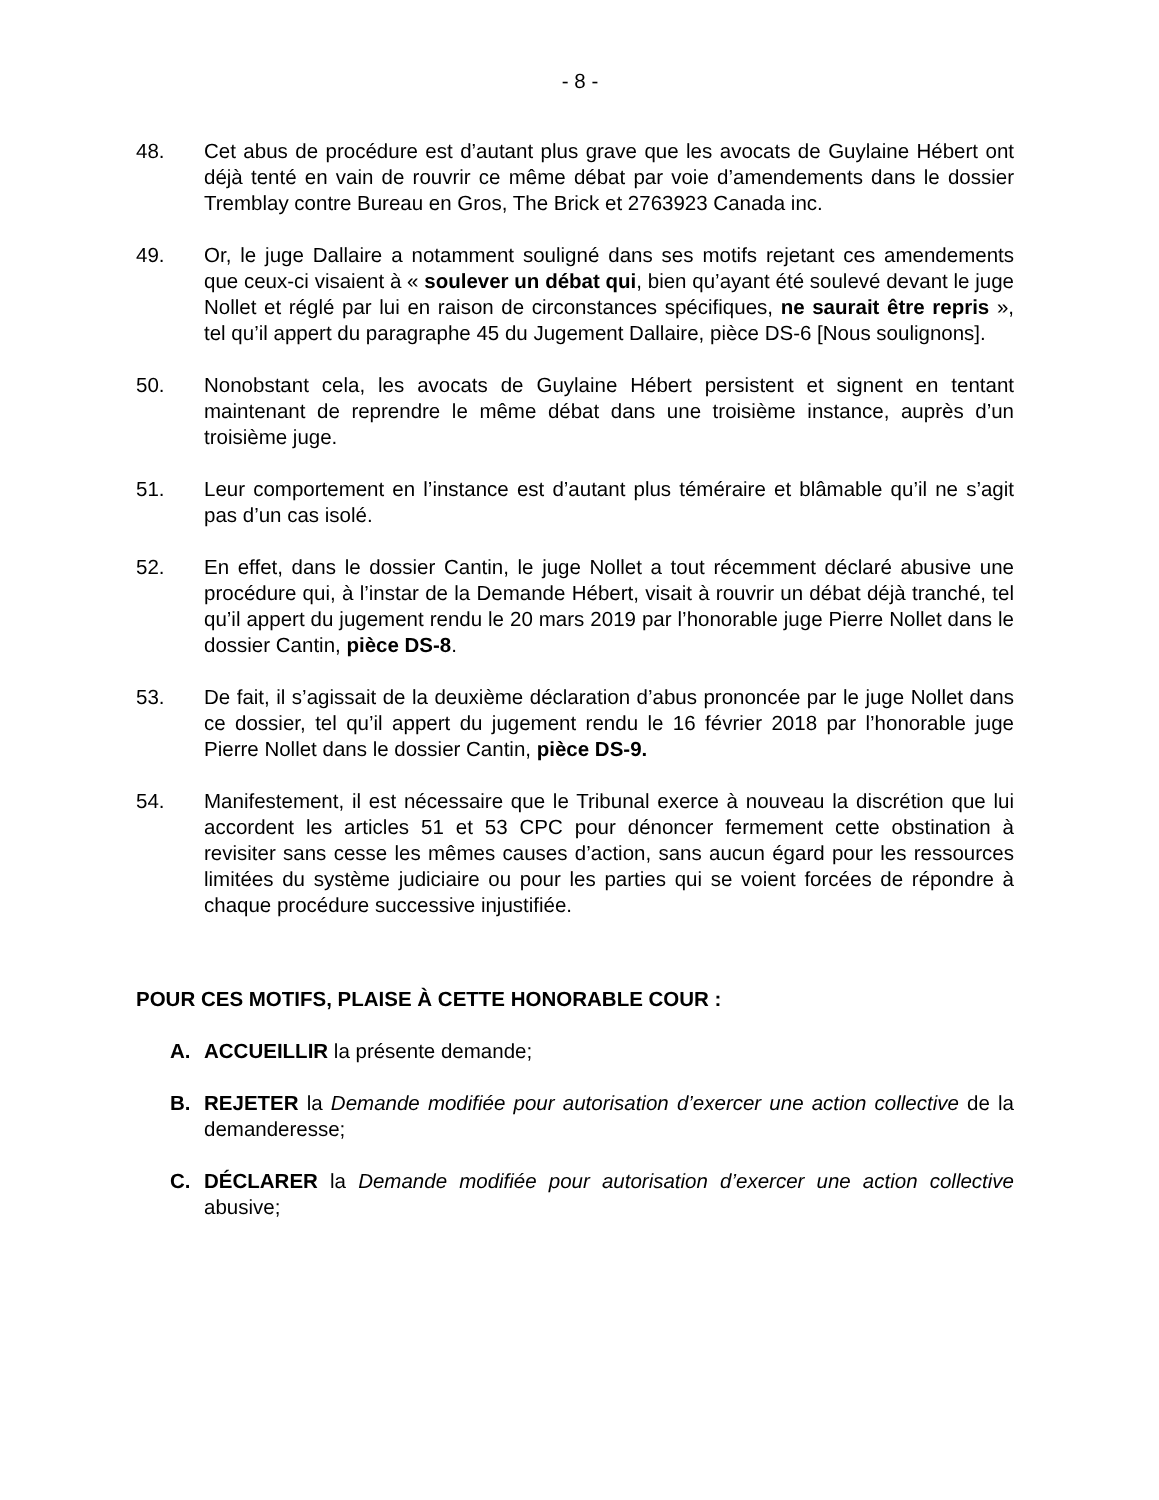- 8 -
48. Cet abus de procédure est d’autant plus grave que les avocats de Guylaine Hébert ont déjà tenté en vain de rouvrir ce même débat par voie d’amendements dans le dossier Tremblay contre Bureau en Gros, The Brick et 2763923 Canada inc.
49. Or, le juge Dallaire a notamment souligné dans ses motifs rejetant ces amendements que ceux-ci visaient à « soulever un débat qui, bien qu’ayant été soulevé devant le juge Nollet et réglé par lui en raison de circonstances spécifiques, ne saurait être repris », tel qu’il appert du paragraphe 45 du Jugement Dallaire, pièce DS-6 [Nous soulignons].
50. Nonobstant cela, les avocats de Guylaine Hébert persistent et signent en tentant maintenant de reprendre le même débat dans une troisième instance, auprès d’un troisième juge.
51. Leur comportement en l’instance est d’autant plus téméraire et blâmable qu’il ne s’agit pas d’un cas isolé.
52. En effet, dans le dossier Cantin, le juge Nollet a tout récemment déclaré abusive une procédure qui, à l’instar de la Demande Hébert, visait à rouvrir un débat déjà tranché, tel qu’il appert du jugement rendu le 20 mars 2019 par l’honorable juge Pierre Nollet dans le dossier Cantin, pièce DS-8.
53. De fait, il s’agissait de la deuxième déclaration d’abus prononcée par le juge Nollet dans ce dossier, tel qu’il appert du jugement rendu le 16 février 2018 par l’honorable juge Pierre Nollet dans le dossier Cantin, pièce DS-9.
54. Manifestement, il est nécessaire que le Tribunal exerce à nouveau la discrétion que lui accordent les articles 51 et 53 CPC pour dénoncer fermement cette obstination à revisiter sans cesse les mêmes causes d’action, sans aucun égard pour les ressources limitées du système judiciaire ou pour les parties qui se voient forcées de répondre à chaque procédure successive injustifiée.
POUR CES MOTIFS, PLAISE À CETTE HONORABLE COUR :
A. ACCUEILLIR la présente demande;
B. REJETER la Demande modifiée pour autorisation d’exercer une action collective de la demanderesse;
C. DÉCLARER la Demande modifiée pour autorisation d’exercer une action collective abusive;